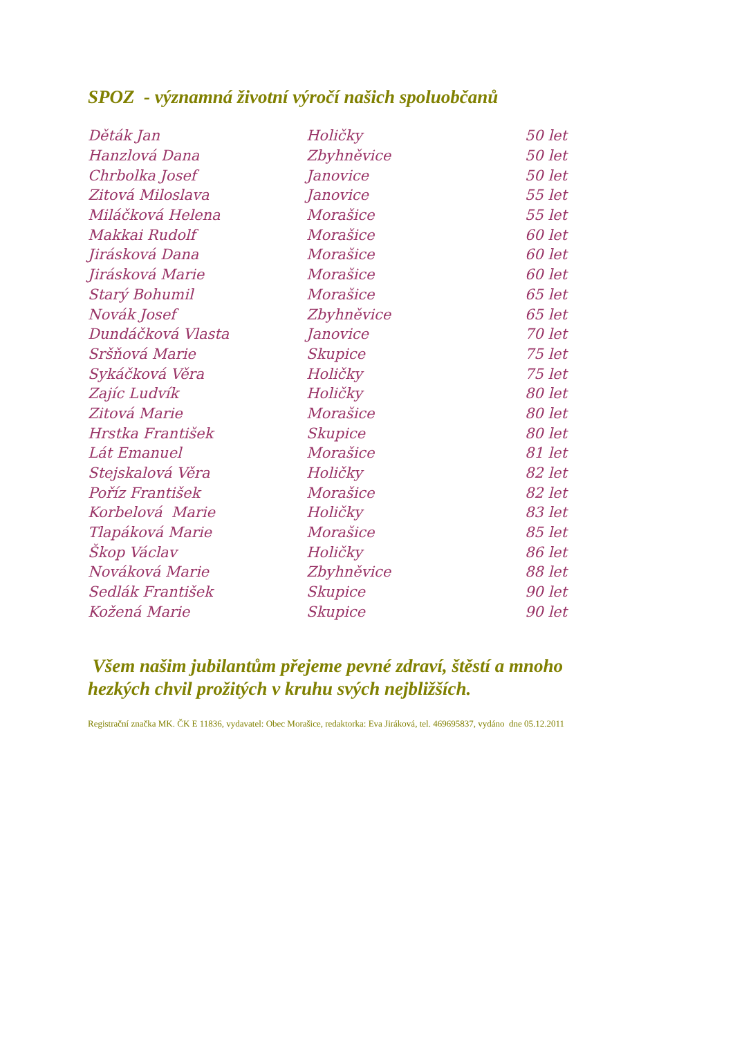SPOZ - významná životní výročí našich spoluobčanů
| Děták Jan | Holičky | 50 let |
| Hanzlová Dana | Zbyhněvice | 50 let |
| Chrbolka Josef | Janovice | 50 let |
| Zitová Miloslava | Janovice | 55 let |
| Miláčková Helena | Morašice | 55 let |
| Makkai Rudolf | Morašice | 60 let |
| Jirásková Dana | Morašice | 60 let |
| Jirásková Marie | Morašice | 60 let |
| Starý Bohumil | Morašice | 65 let |
| Novák Josef | Zbyhněvice | 65 let |
| Dundáčková Vlasta | Janovice | 70 let |
| Sršňová Marie | Skupice | 75 let |
| Sykáčková Věra | Holičky | 75 let |
| Zajíc Ludvík | Holičky | 80 let |
| Zitová Marie | Morašice | 80 let |
| Hrstka František | Skupice | 80 let |
| Lát Emanuel | Morašice | 81 let |
| Stejskalová Věra | Holičky | 82 let |
| Poříz František | Morašice | 82 let |
| Korbelová Marie | Holičky | 83 let |
| Tlapáková Marie | Morašice | 85 let |
| Škop Václav | Holičky | 86 let |
| Nováková Marie | Zbyhněvice | 88 let |
| Sedlák František | Skupice | 90 let |
| Kožená Marie | Skupice | 90 let |
Všem našim jubilantům přejeme pevné zdraví, štěstí a mnoho hezkých chvil prožitých v kruhu svých nejbližších.
Registrační značka MK. ČK E 11836, vydavatel: Obec Morašice, redaktorka: Eva Jiráková, tel. 469695837, vydáno dne 05.12.2011